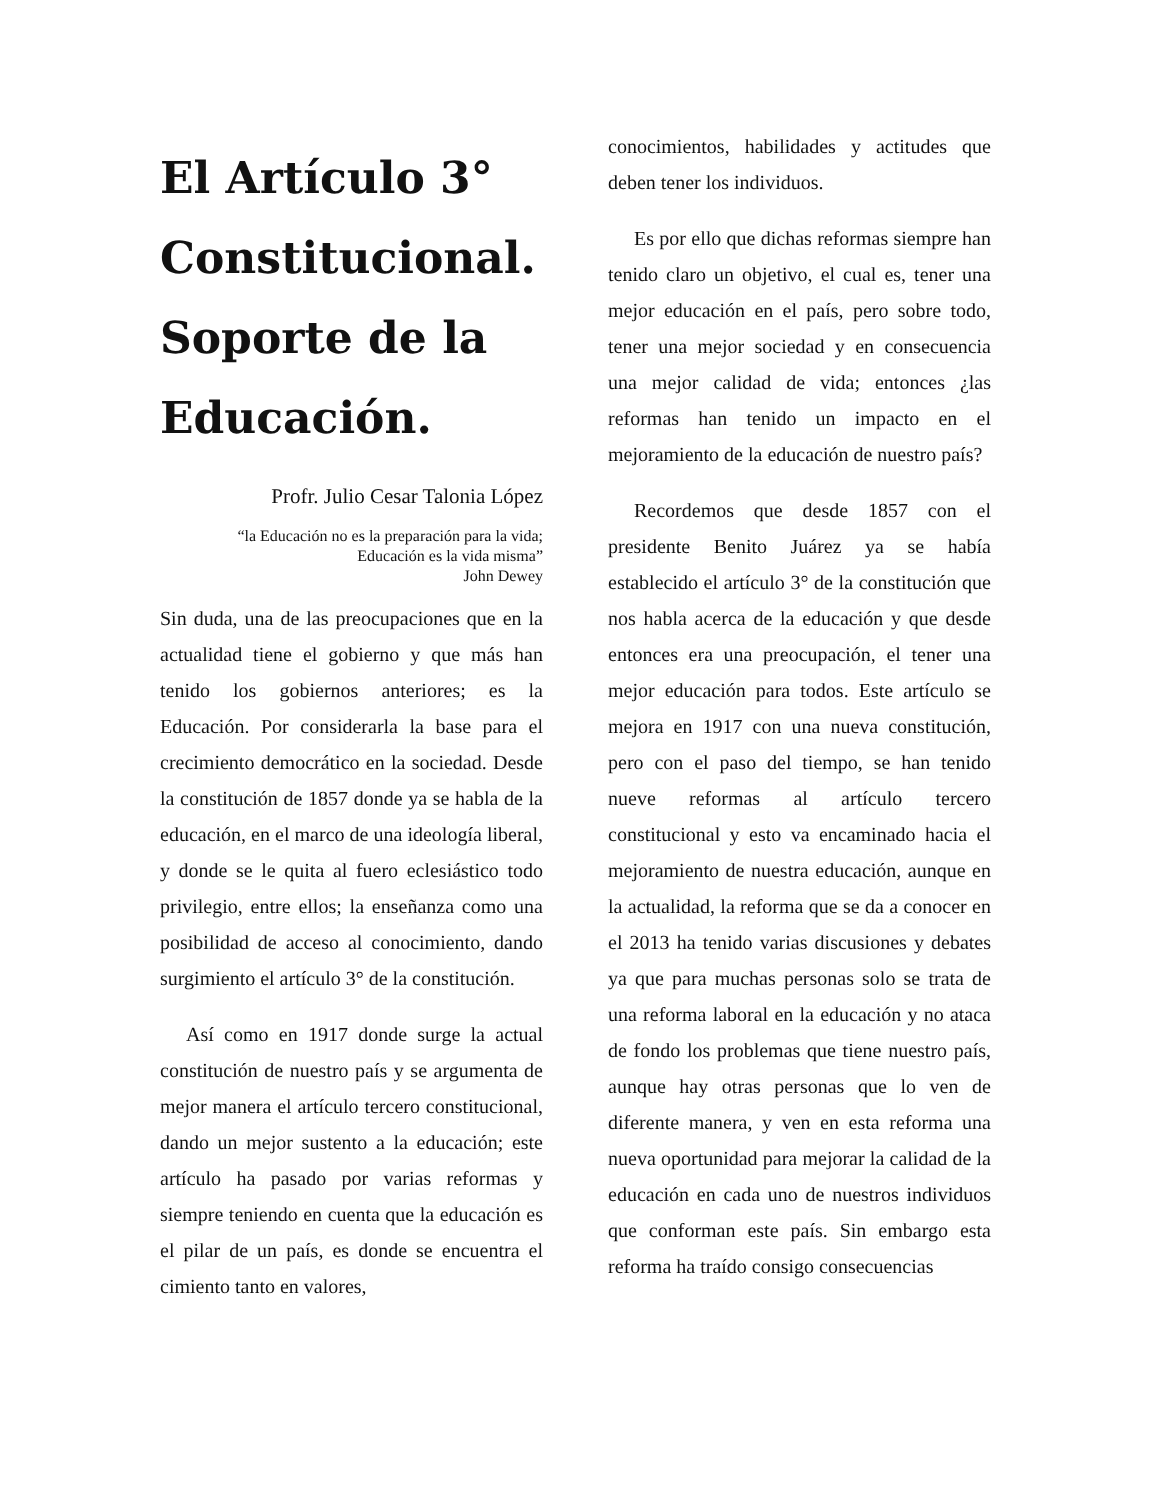El Artículo 3° Constitucional. Soporte de la Educación.
Profr. Julio Cesar Talonia López
“la Educación no es la preparación para la vida;
Educación es la vida misma”
John Dewey
Sin duda, una de las preocupaciones que en la actualidad tiene el gobierno y que más han tenido los gobiernos anteriores; es la Educación. Por considerarla la base para el crecimiento democrático en la sociedad. Desde la constitución de 1857 donde ya se habla de la educación, en el marco de una ideología liberal, y donde se le quita al fuero eclesiástico todo privilegio, entre ellos; la enseñanza como una posibilidad de acceso al conocimiento, dando surgimiento el artículo 3° de la constitución.
Así como en 1917 donde surge la actual constitución de nuestro país y se argumenta de mejor manera el artículo tercero constitucional, dando un mejor sustento a la educación; este artículo ha pasado por varias reformas y siempre teniendo en cuenta que la educación es el pilar de un país, es donde se encuentra el cimiento tanto en valores,
conocimientos, habilidades y actitudes que deben tener los individuos.
Es por ello que dichas reformas siempre han tenido claro un objetivo, el cual es, tener una mejor educación en el país, pero sobre todo, tener una mejor sociedad y en consecuencia una mejor calidad de vida; entonces ¿las reformas han tenido un impacto en el mejoramiento de la educación de nuestro país?
Recordemos que desde 1857 con el presidente Benito Juárez ya se había establecido el artículo 3° de la constitución que nos habla acerca de la educación y que desde entonces era una preocupación, el tener una mejor educación para todos. Este artículo se mejora en 1917 con una nueva constitución, pero con el paso del tiempo, se han tenido nueve reformas al artículo tercero constitucional y esto va encaminado hacia el mejoramiento de nuestra educación, aunque en la actualidad, la reforma que se da a conocer en el 2013 ha tenido varias discusiones y debates ya que para muchas personas solo se trata de una reforma laboral en la educación y no ataca de fondo los problemas que tiene nuestro país, aunque hay otras personas que lo ven de diferente manera, y ven en esta reforma una nueva oportunidad para mejorar la calidad de la educación en cada uno de nuestros individuos que conforman este país. Sin embargo esta reforma ha traído consigo consecuencias